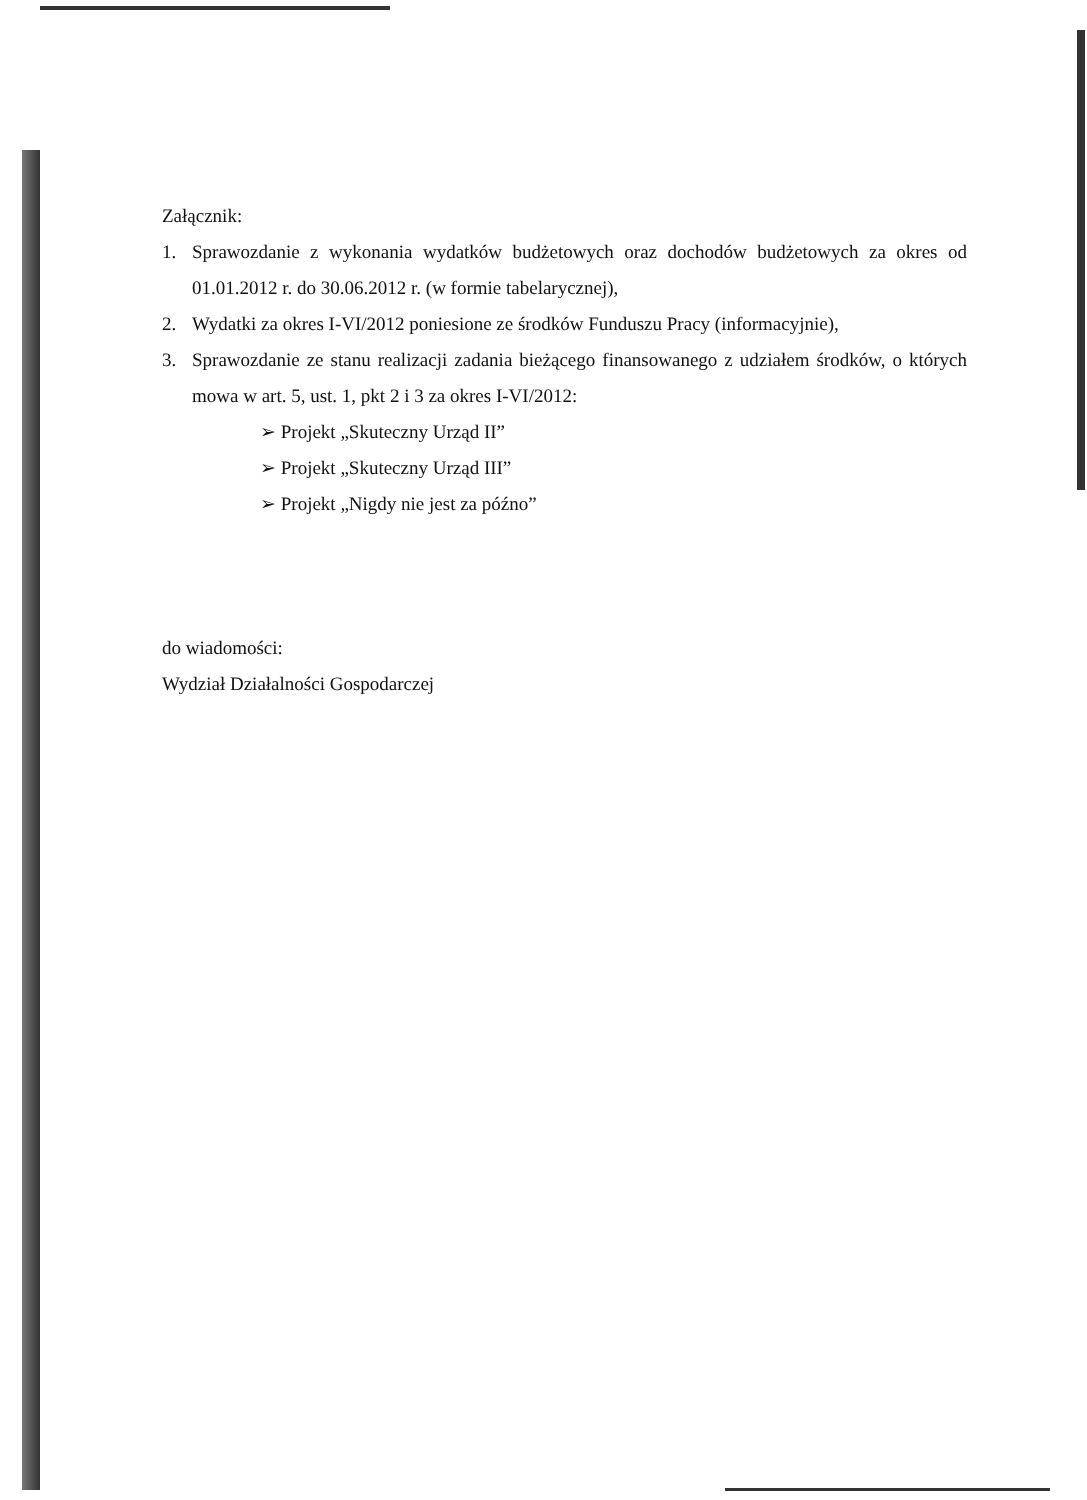Załącznik:
1. Sprawozdanie z wykonania wydatków budżetowych oraz dochodów budżetowych za okres od 01.01.2012 r. do 30.06.2012 r. (w formie tabelarycznej),
2. Wydatki za okres I-VI/2012 poniesione ze środków Funduszu Pracy (informacyjnie),
3. Sprawozdanie ze stanu realizacji zadania bieżącego finansowanego z udziałem środków, o których mowa w art. 5, ust. 1, pkt 2 i 3 za okres I-VI/2012:
➢ Projekt „Skuteczny Urząd II”
➢ Projekt „Skuteczny Urząd III”
➢ Projekt „Nigdy nie jest za późno”
do wiadomości:
Wydział Działalności Gospodarczej